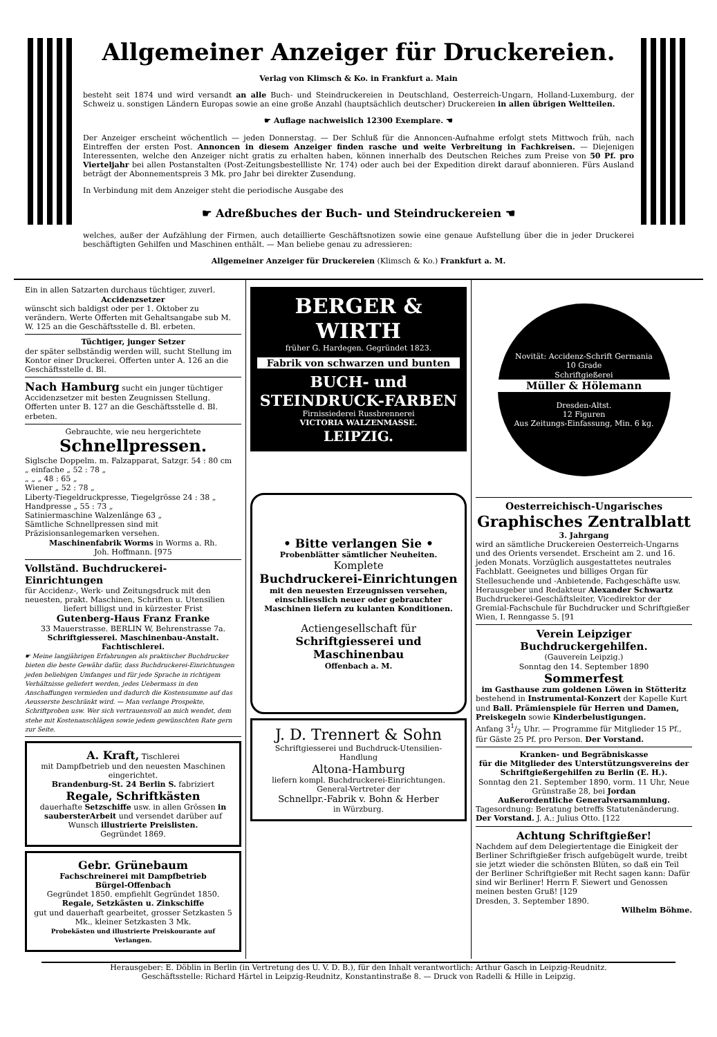Allgemeiner Anzeiger für Druckereien.
Verlag von Klimsch & Ko. in Frankfurt a. Main
besteht seit 1874 und wird versandt an alle Buch- und Steindruckereien in Deutschland, Oesterreich-Ungarn, Holland-Luxemburg, der Schweiz u. sonstigen Ländern Europas sowie an eine große Anzahl (hauptsächlich deutscher) Druckereien in allen übrigen Weltteilen.
☛ Auflage nachweislich 12300 Exemplare. ☚
Der Anzeiger erscheint wöchentlich — jeden Donnerstag. — Der Schluß für die Annoncen-Aufnahme erfolgt stets Mittwoch früh, nach Eintreffen der ersten Post. Annoncen in diesem Anzeiger finden rasche und weite Verbreitung in Fachkreisen. — Diejenigen Interessenten, welche den Anzeiger nicht gratis zu erhalten haben, können innerhalb des Deutschen Reiches zum Preise von 50 Pf. pro Vierteljahr bei allen Postanstalten (Post-Zeitungsbestellliste Nr. 174) oder auch bei der Expedition direkt darauf abonnieren. Fürs Ausland beträgt der Abonnementspreis 3 Mk. pro Jahr bei direkter Zusendung.
In Verbindung mit dem Anzeiger steht die periodische Ausgabe des
☛ Adreßbuches der Buch- und Steindruckereien ☚
welches, außer der Aufzählung der Firmen, auch detaillierte Geschäftsnotizen sowie eine genaue Aufstellung über die in jeder Druckerei beschäftigten Gehilfen und Maschinen enthält. — Man beliebe genau zu adressieren:
Allgemeiner Anzeiger für Druckereien (Klimsch & Ko.) Frankfurt a. M.
Ein in allen Satzarten durchaus tüchtiger, zuverl.
Accidenzsetzer
wünscht sich baldigst oder per 1. Oktober zu verändern. Werte Offerten mit Gehaltsangabe sub M. W. 125 an die Geschäftsstelle d. Bl. erbeten.
Tüchtiger, junger Setzer
der später selbständig werden will, sucht Stellung im Kontor einer Druckerei. Offerten unter A. 126 an die Geschäftsstelle d. Bl.
Nach Hamburg sucht ein junger tüchtiger Accidenzsetzer mit besten Zeugnissen Stellung. Offerten unter B. 127 an die Geschäftsstelle d. Bl. erbeten.
Gebrauchte, wie neu hergerichtete
Schnellpressen.
Siglsche Doppelm. m. Falzapparat, Satzgr. 54 : 80 cm
„ einfache „ 52 : 78 „
„ „ „ 48 : 65 „
Wiener „ 52 : 78 „
Liberty-Tiegeldruckpresse, Tiegelgrösse 24 : 38 „
Handpresse „ 55 : 73 „
Satiniermaschine Walzenlänge 63 „
Sämtliche Schnellpressen sind mit Präzisionsanlegemarken versehen.
Maschinenfabrik Worms in Worms a. Rh.
Joh. Hoffmann. [975
Vollständ. Buchdruckerei-Einrichtungen
für Accidenz-, Werk- und Zeitungsdruck mit den neuesten, prakt. Maschinen, Schriften u. Utensilien
liefert billigst und in kürzester Frist
Gutenberg-Haus Franz Franke
33 Mauerstrasse. BERLIN W, Behrenstrasse 7a.
Schriftgiesserei. Maschinenbau-Anstalt. Fachtischlerei.
☛ Meine langjährigen Erfahrungen als praktischer Buchdrucker bieten die beste Gewähr dafür, dass Buchdruckerei-Einrichtungen jeden beliebigen Umfanges und für jede Sprache in richtigem Verhältnisse geliefert werden, jedes Uebermass in den Anschaffungen vermieden und dadurch die Kostensumme auf das Aeusserste beschränkt wird. — Man verlange Prospekte, Schriftproben usw. Wer sich vertrauensvoll an mich wendet, dem stehe mit Kostenanschlägen sowie jedem gewünschten Rate gern zur Seite.
A. Kraft, Tischlerei
mit Dampfbetrieb und den neuesten Maschinen eingerichtet.
Brandenburg-St. 24 Berlin S. fabriziert
Regale, Schriftkästen
dauerhafte Setzschiffe usw. in allen Grössen in saubersterArbeit und versendet darüber auf Wunsch illustrierte Preislisten.
Gegründet 1869.
Gebr. Grünebaum
Fachschreinerei mit Dampfbetrieb
Bürgel-Offenbach
Gegründet 1850. empfiehlt Gegründet 1850.
Regale, Setzkästen u. Zinkschiffe
gut und dauerhaft gearbeitet, grosser Setzkasten 5 Mk., kleiner Setzkasten 3 Mk.
Probekästen und illustrierte Preiskourante auf Verlangen.
BERGER & WIRTH
früher G. Hardegen. Gegründet 1823.
Fabrik von schwarzen und bunten
BUCH- und STEINDRUCK-FARBEN
Firnissiederei Russbrennerei
VICTORIA WALZENMASSE.
LEIPZIG.
• Bitte verlangen Sie •
Probenblätter sämtlicher Neuheiten.
Komplete
Buchdruckerei-Einrichtungen
mit den neuesten Erzeugnissen versehen, einschliesslich neuer oder gebrauchter Maschinen liefern zu kulanten Konditionen.
Actiengesellschaft für
Schriftgiesserei und Maschinenbau
Offenbach a. M.
J. D. Trennert & Sohn
Schriftgiesserei und Buchdruck-Utensilien-Handlung
Altona-Hamburg
liefern kompl. Buchdruckerei-Einrichtungen.
General-Vertreter der
Schnellpr.-Fabrik v. Bohn & Herber
in Würzburg.
Novität: Accidenz-Schrift Germania
10 Grade
Schriftgießerei
Müller & Hölemann
Dresden-Altst.
12 Figuren
Aus Zeitungs-Einfassung, Min. 6 kg.
Oesterreichisch-Ungarisches
Graphisches Zentralblatt
3. Jahrgang
wird an sämtliche Druckereien Oesterreich-Ungarns und des Orients versendet. Erscheint am 2. und 16. jeden Monats. Vorzüglich ausgestattetes neutrales Fachblatt. Geeignetes und billiges Organ für Stellesuchende und -Anbietende, Fachgeschäfte usw.
Herausgeber und Redakteur Alexander Schwartz Buchdruckerei-Geschäftsleiter, Vicedirektor der Gremial-Fachschule für Buchdrucker und Schriftgießer Wien, I. Renngasse 5. [91
Verein Leipziger Buchdruckergehilfen.
(Gauverein Leipzig.)
Sonntag den 14. September 1890
Sommerfest
im Gasthause zum goldenen Löwen in Stötteritz
bestehend in Instrumental-Konzert der Kapelle Kurt und Ball. Prämienspiele für Herren und Damen, Preiskegeln sowie Kinderbelustigungen.
Anfang 31/2 Uhr. — Programme für Mitglieder 15 Pf., für Gäste 25 Pf. pro Person. Der Vorstand.
Kranken- und Begräbniskasse
für die Mitglieder des Unterstützungsvereins der Schriftgießergehilfen zu Berlin (E. H.).
Sonntag den 21. September 1890, vorm. 11 Uhr, Neue Grünstraße 28, bei Jordan
Außerordentliche Generalversammlung.
Tagesordnung: Beratung betreffs Statutenänderung.
Der Vorstand. J. A.: Julius Otto. [122
Achtung Schriftgießer!
Nachdem auf dem Delegiertentage die Einigkeit der Berliner Schriftgießer frisch aufgebügelt wurde, treibt sie jetzt wieder die schönsten Blüten, so daß ein Teil der Berliner Schriftgießer mit Recht sagen kann: Dafür sind wir Berliner! Herrn F. Siewert und Genossen meinen besten Gruß! [129
Dresden, 3. September 1890.
Wilhelm Böhme.
Herausgeber: E. Döblin in Berlin (in Vertretung des U. V. D. B.), für den Inhalt verantwortlich: Arthur Gasch in Leipzig-Reudnitz.
Geschäftsstelle: Richard Härtel in Leipzig-Reudnitz, Konstantinstraße 8. — Druck von Radelli & Hille in Leipzig.